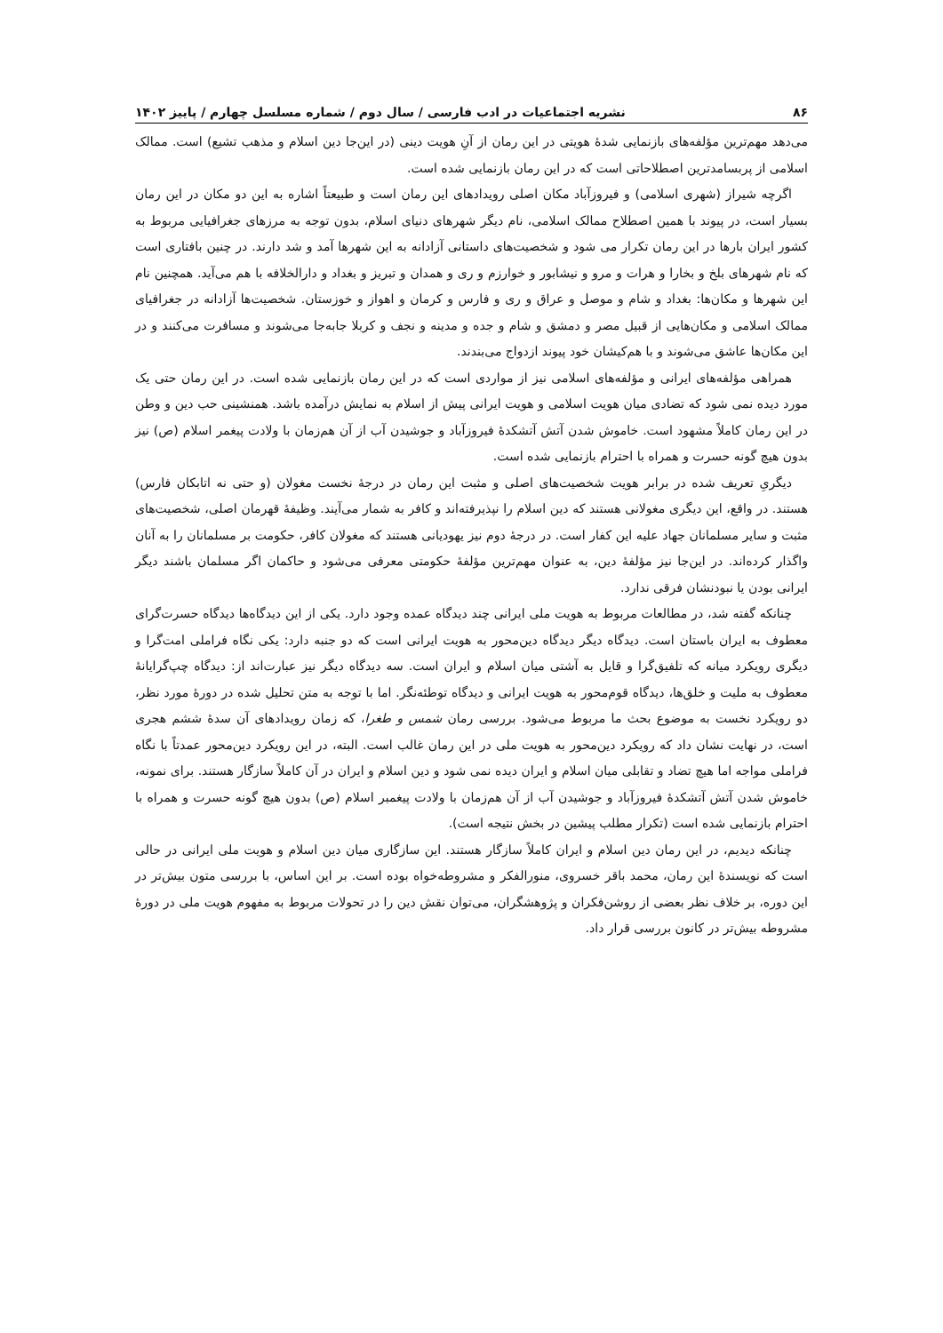۸۶ نشریه اجتماعیات در ادب فارسی / سال دوم / شماره مسلسل چهارم / پاییز ۱۴۰۲
می‌دهد مهم‌ترین مؤلفه‌های بازنمایی شدهٔ هویتی در این رمان از آنِ هویت دینی (در این‌جا دین اسلام و مذهب تشیع) است. ممالک اسلامی از پربسامدترین اصطلاحاتی است که در این رمان بازنمایی شده است.
اگرچه شیراز (شهری اسلامی) و فیروزآباد مکان اصلی رویدادهای این رمان است و طبیعتاً اشاره به این دو مکان در این رمان بسیار است، در پیوند با همین اصطلاح ممالک اسلامی، نام دیگر شهرهای دنیای اسلام، بدون توجه به مرزهای جغرافیایی مربوط به کشور ایران بارها در این رمان تکرار می شود و شخصیت‌های داستانی آزادانه به این شهرها آمد و شد دارند. در چنین بافتاری است که نام شهرهای بلخ و بخارا و هرات و مرو و نیشابور و خوارزم و ری و همدان و تبریز و بغداد و دارالخلافه با هم می‌آید. همچنین نام این شهرها و مکان‌ها: بغداد و شام و موصل و عراق و ری و فارس و کرمان و اهواز و خوزستان. شخصیت‌ها آزادانه در جغرافیای ممالک اسلامی و مکان‌هایی از قبیل مصر و دمشق و شام و جده و مدینه و نجف و کربلا جابه‌جا می‌شوند و مسافرت می‌کنند و در این مکان‌ها عاشق می‌شوند و با هم‌کیشان خود پیوند ازدواج می‌بندند.
همراهی مؤلفه‌های ایرانی و مؤلفه‌های اسلامی نیز از مواردی است که در این رمان بازنمایی شده است. در این رمان حتی یک مورد دیده نمی شود که تضادی میان هویت اسلامی و هویت ایرانی پیش از اسلام به نمایش درآمده باشد. همنشینی حب دین و وطن در این رمان کاملاً مشهود است. خاموش شدن آتش آتشکدهٔ فیروزآباد و جوشیدن آب از آن هم‌زمان با ولادت پیغمر اسلام (ص) نیز بدون هیچ گونه حسرت و همراه با احترام بازنمایی شده است.
دیگریِ تعریف شده در برابر هویت شخصیت‌های اصلی و مثبت این رمان در درجهٔ نخست مغولان (و حتی نه اتابکان فارس) هستند. در واقع، این دیگری مغولانی هستند که دین اسلام را نپذیرفته‌اند و کافر به شمار می‌آیند. وظیفهٔ قهرمان اصلی، شخصیت‌های مثبت و سایر مسلمانان جهاد علیه این کفار است. در درجهٔ دوم نیز یهودیانی هستند که مغولان کافر، حکومت بر مسلمانان را به آنان واگذار کرده‌اند. در این‌جا نیز مؤلفهٔ دین، به عنوان مهم‌ترین مؤلفهٔ حکومتی معرفی می‌شود و حاکمان اگر مسلمان باشند دیگر ایرانی بودن یا نبودنشان فرقی ندارد.
چنانکه گفته شد، در مطالعات مربوط به هویت ملی ایرانی چند دیدگاه عمده وجود دارد. یکی از این دیدگاه‌ها دیدگاه حسرت‌گرای معطوف به ایران باستان است. دیدگاه دیگر دیدگاه دین‌محور به هویت ایرانی است که دو جنبه دارد: یکی نگاه فراملی امت‌گرا و دیگری رویکرد میانه که تلفیق‌گرا و قایل به آشتی میان اسلام و ایران است. سه دیدگاه دیگر نیز عبارت‌اند از: دیدگاه چپ‌گرایانهٔ معطوف به ملیت و خلق‌ها، دیدگاه قوم‌محور به هویت ایرانی و دیدگاه توطئه‌نگر. اما با توجه به متن تحلیل شده در دورهٔ مورد نظر، دو رویکرد نخست به موضوع بحث ما مربوط می‌شود. بررسی رمان شمس و طغرا، که زمان رویدادهای آن سدهٔ ششم هجری است، در نهایت نشان داد که رویکرد دین‌محور به هویت ملی در این رمان غالب است. البته، در این رویکرد دین‌محور عمدتاً با نگاه فراملی مواجه اما هیچ تضاد و تقابلی میان اسلام و ایران دیده نمی شود و دین اسلام و ایران در آن کاملاً سازگار هستند. برای نمونه، خاموش شدن آتش آتشکدهٔ فیروزآباد و جوشیدن آب از آن هم‌زمان با ولادت پیغمبر اسلام (ص) بدون هیچ گونه حسرت و همراه با احترام بازنمایی شده است (تکرار مطلب پیشین در بخش نتیجه است).
چنانکه دیدیم، در این رمان دین اسلام و ایران کاملاً سازگار هستند. این سازگاری میان دین اسلام و هویت ملی ایرانی در حالی است که نویسندهٔ این رمان، محمد باقر خسروی، منورالفکر و مشروطه‌خواه بوده است. بر این اساس، با بررسی متون بیش‌تر در این دوره، بر خلاف نظر بعضی از روشن‌فکران و پژوهشگران، می‌توان نقش دین را در تحولات مربوط به مفهوم هویت ملی در دورهٔ مشروطه بیش‌تر در کانون بررسی قرار داد.